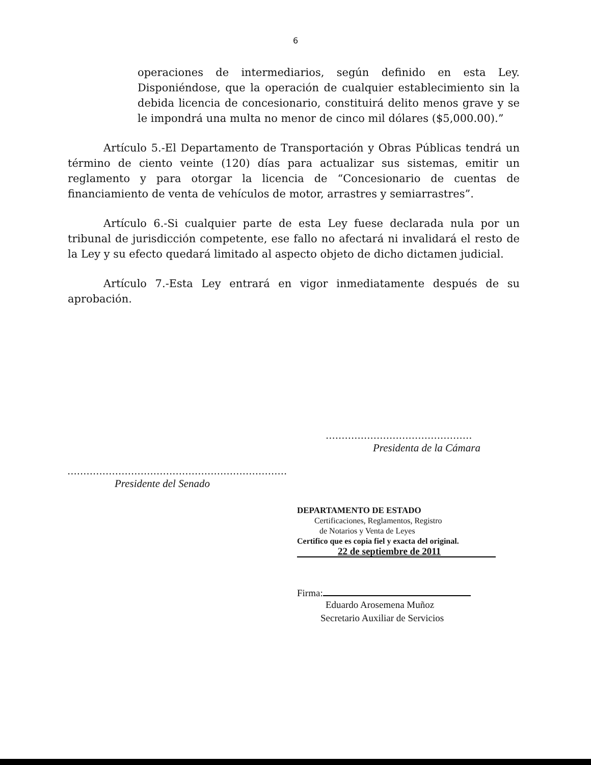6
operaciones de intermediarios, según definido en esta Ley. Disponiéndose, que la operación de cualquier establecimiento sin la debida licencia de concesionario, constituirá delito menos grave y se le impondrá una multa no menor de cinco mil dólares ($5,000.00).”
Artículo 5.-El Departamento de Transportación y Obras Públicas tendrá un término de ciento veinte (120) días para actualizar sus sistemas, emitir un reglamento y para otorgar la licencia de “Concesionario de cuentas de financiamiento de venta de vehículos de motor, arrastres y semiarrastres”.
Artículo 6.-Si cualquier parte de esta Ley fuese declarada nula por un tribunal de jurisdicción competente, ese fallo no afectará ni invalidará el resto de la Ley y su efecto quedará limitado al aspecto objeto de dicho dictamen judicial.
Artículo 7.-Esta Ley entrará en vigor inmediatamente después de su aprobación.
..............................................
Presidenta de la Cámara
.....................................................................
Presidente del Senado
DEPARTAMENTO DE ESTADO
Certificaciones, Reglamentos, Registro
de Notarios y Venta de Leyes
Certifico que es copia fiel y exacta del original.
22 de septiembre de 2011
Firma:
Eduardo Arosemena Muñoz
Secretario Auxiliar de Servicios